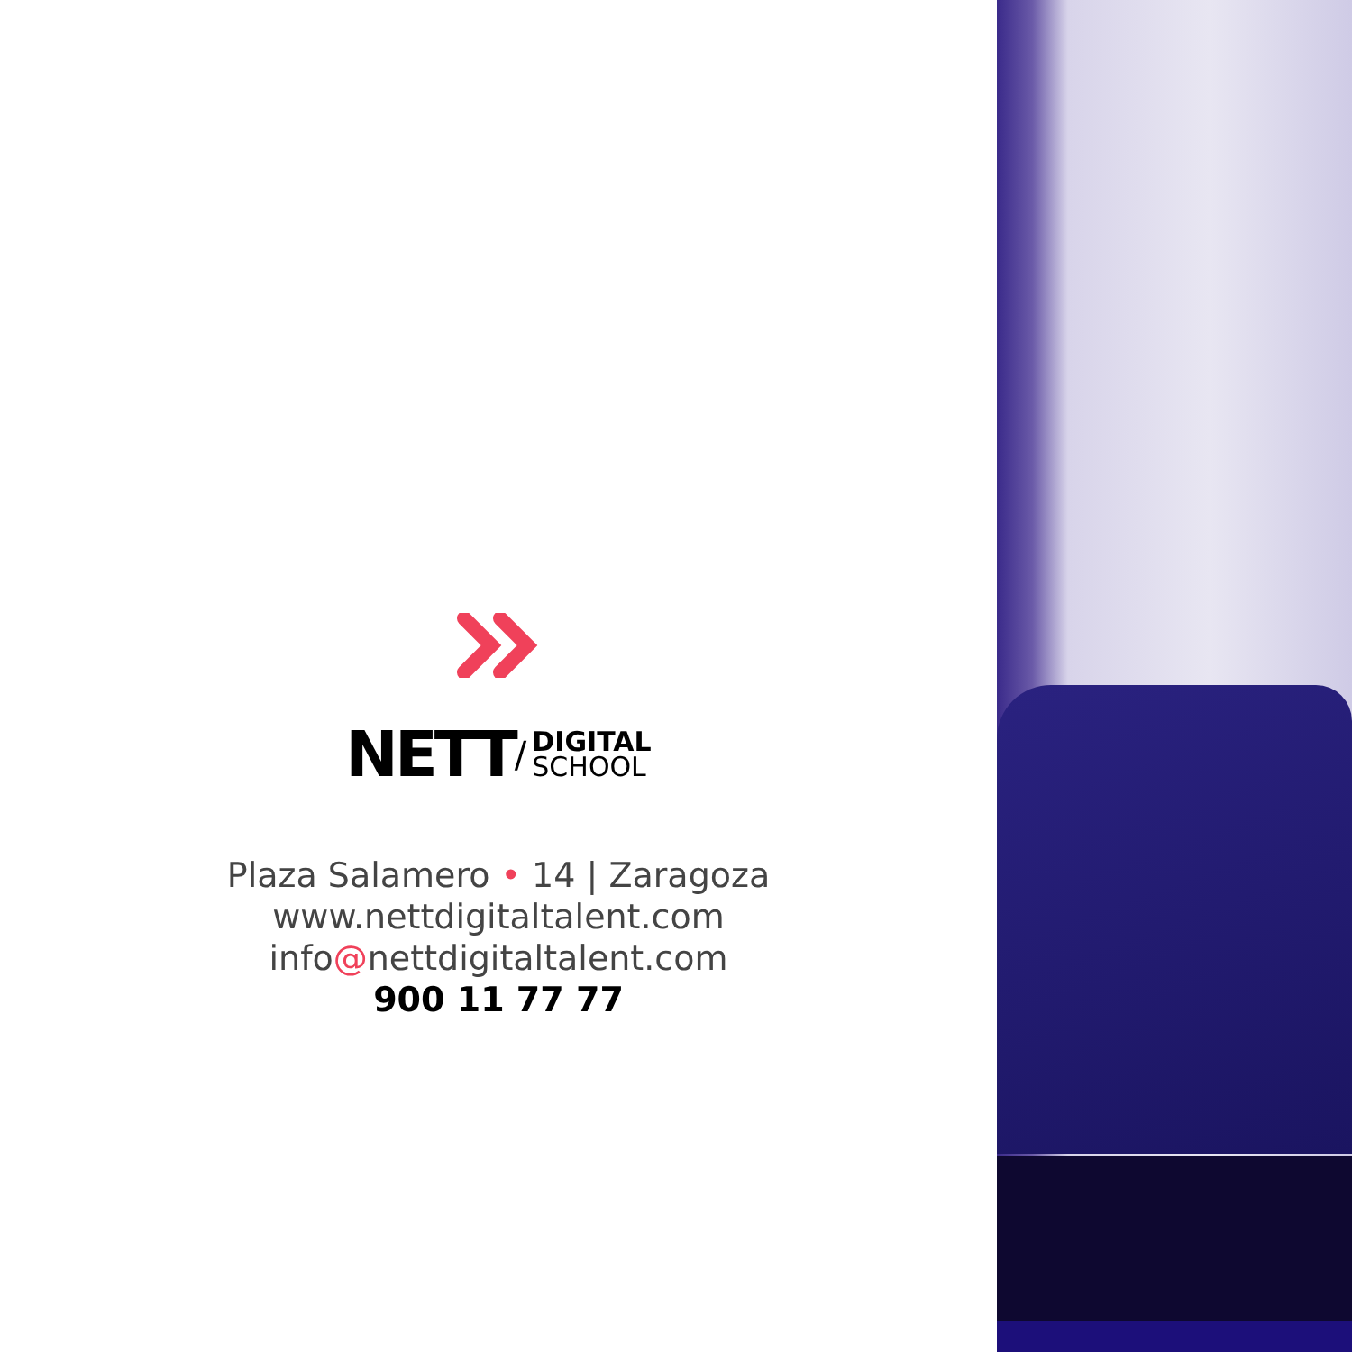NETT / DIGITAL
SCHOOL
Plaza Salamero • 14 | Zaragoza
www.nettdigitaltalent.com
info@nettdigitaltalent.com
900 11 77 77